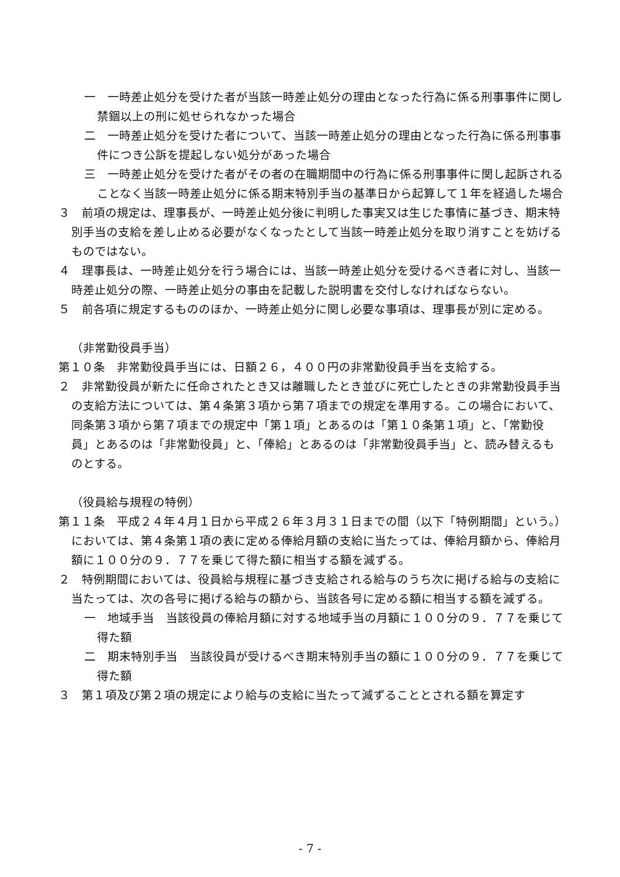一　一時差止処分を受けた者が当該一時差止処分の理由となった行為に係る刑事事件に関し禁錮以上の刑に処せられなかった場合
二　一時差止処分を受けた者について、当該一時差止処分の理由となった行為に係る刑事事件につき公訴を提起しない処分があった場合
三　一時差止処分を受けた者がその者の在職期間中の行為に係る刑事事件に関し起訴されることなく当該一時差止処分に係る期末特別手当の基準日から起算して１年を経過した場合
３　前項の規定は、理事長が、一時差止処分後に判明した事実又は生じた事情に基づき、期末特別手当の支給を差し止める必要がなくなったとして当該一時差止処分を取り消すことを妨げるものではない。
４　理事長は、一時差止処分を行う場合には、当該一時差止処分を受けるべき者に対し、当該一時差止処分の際、一時差止処分の事由を記載した説明書を交付しなければならない。
５　前各項に規定するもののほか、一時差止処分に関し必要な事項は、理事長が別に定める。
（非常勤役員手当）
第１０条　非常勤役員手当には、日額２６，４００円の非常勤役員手当を支給する。
２　非常勤役員が新たに任命されたとき又は離職したとき並びに死亡したときの非常勤役員手当の支給方法については、第４条第３項から第７項までの規定を準用する。この場合において、同条第３項から第７項までの規定中「第１項」とあるのは「第１０条第１項」と、「常勤役員」とあるのは「非常勤役員」と、「俸給」とあるのは「非常勤役員手当」と、読み替えるものとする。
（役員給与規程の特例）
第１１条　平成２４年４月１日から平成２６年３月３１日までの間（以下「特例期間」という。）においては、第４条第１項の表に定める俸給月額の支給に当たっては、俸給月額から、俸給月額に１００分の９．７７を乗じて得た額に相当する額を減ずる。
２　特例期間においては、役員給与規程に基づき支給される給与のうち次に掲げる給与の支給に当たっては、次の各号に掲げる給与の額から、当該各号に定める額に相当する額を減ずる。
一　地域手当　当該役員の俸給月額に対する地域手当の月額に１００分の９．７７を乗じて得た額
二　期末特別手当　当該役員が受けるべき期末特別手当の額に１００分の９．７７を乗じて得た額
３　第１項及び第２項の規定により給与の支給に当たって減ずることとされる額を算定す
- 7 -